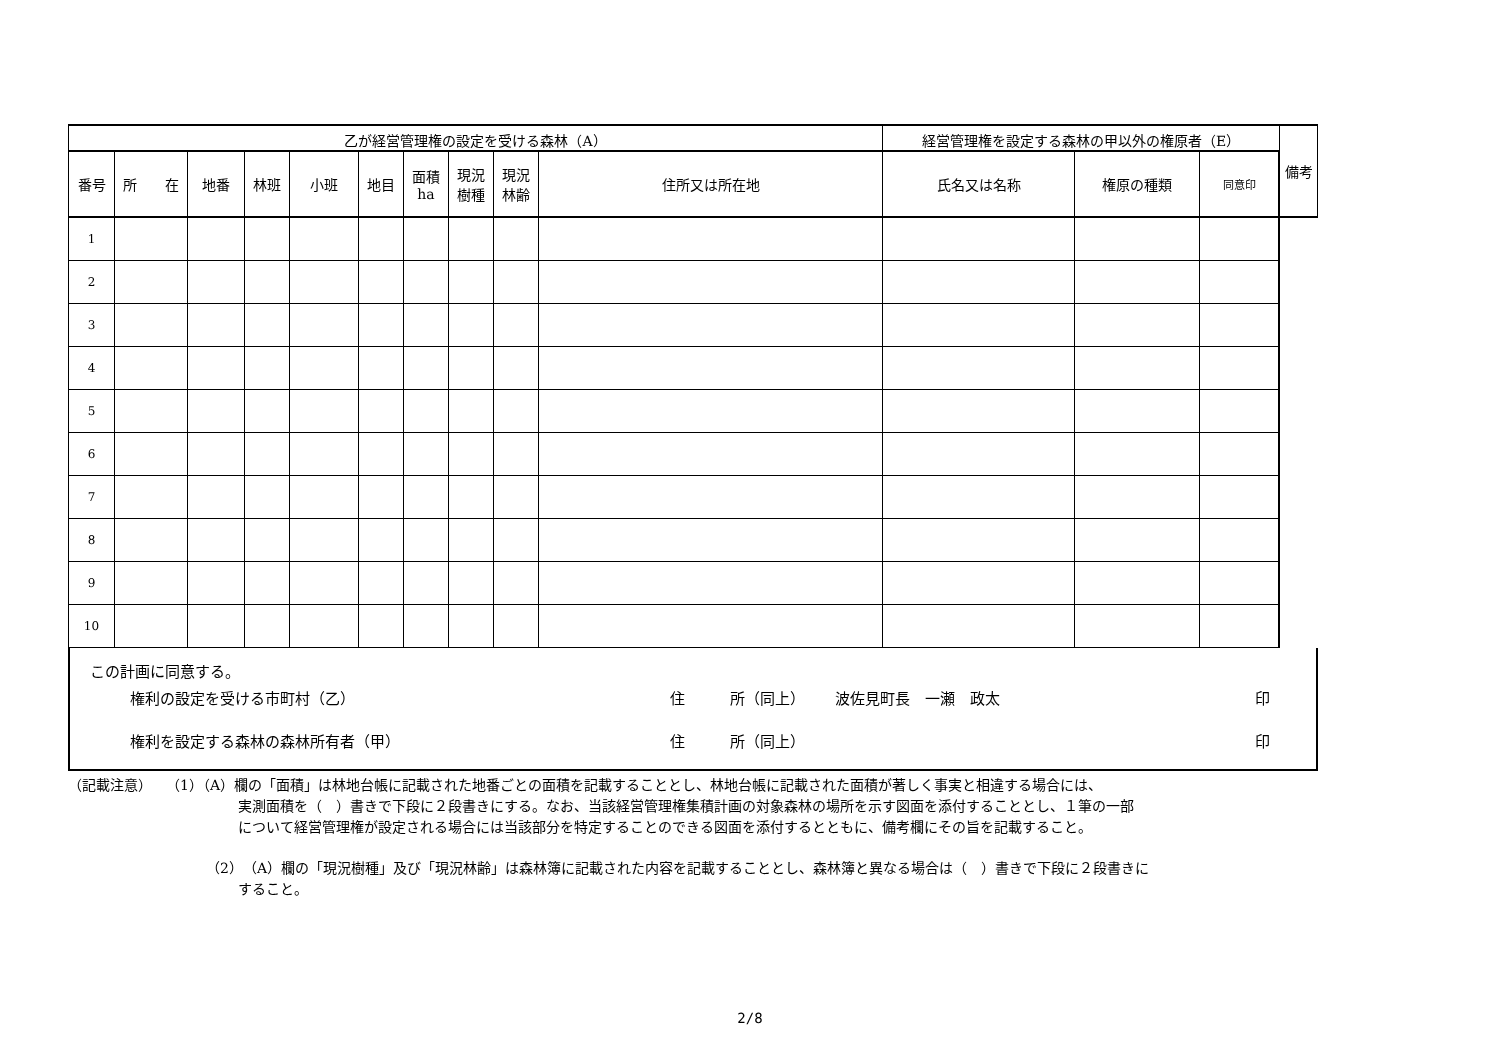| 乙が経営管理権の設定を受ける森林（A） | | | | | | | | | | 経営管理権を設定する森林の甲以外の権原者（E） | | | | 備考 |
| --- | --- | --- | --- | --- | --- | --- | --- | --- | --- | --- | --- | --- | --- | --- |
| 番号 | 所 在 | 地番 | 林班 | 小班 | 地目 | 面積 ha | 現況 樹種 | 現況 林齢 | 住所又は所在地 | 氏名又は名称 | 権原の種類 | 同意印 | | |
| 1 | | | | | | | | | | | | | | |
| 2 | | | | | | | | | | | | | | |
| 3 | | | | | | | | | | | | | | |
| 4 | | | | | | | | | | | | | | |
| 5 | | | | | | | | | | | | | | |
| 6 | | | | | | | | | | | | | | |
| 7 | | | | | | | | | | | | | | |
| 8 | | | | | | | | | | | | | | |
| 9 | | | | | | | | | | | | | | |
| 10 | | | | | | | | | | | | | | |
この計画に同意する。
権利の設定を受ける市町村（乙） 住 所（同上） 波佐見町長　一瀬　政太 印
権利を設定する森林の森林所有者（甲） 住 所（同上） 印
（記載注意）　　（1）（A）欄の「面積」は林地台帳に記載された地番ごとの面積を記載することとし、林地台帳に記載された面積が著しく事実と相違する場合には、
実測面積を（　）書きで下段に２段書きにする。なお、当該経営管理権集積計画の対象森林の場所を示す図面を添付することとし、１筆の一部
について経営管理権が設定される場合には当該部分を特定することのできる図面を添付するとともに、備考欄にその旨を記載すること。
（2）（A）欄の「現況樹種」及び「現況林齢」は森林簿に記載された内容を記載することとし、森林簿と異なる場合は（　）書きで下段に２段書きに
すること。
2/8